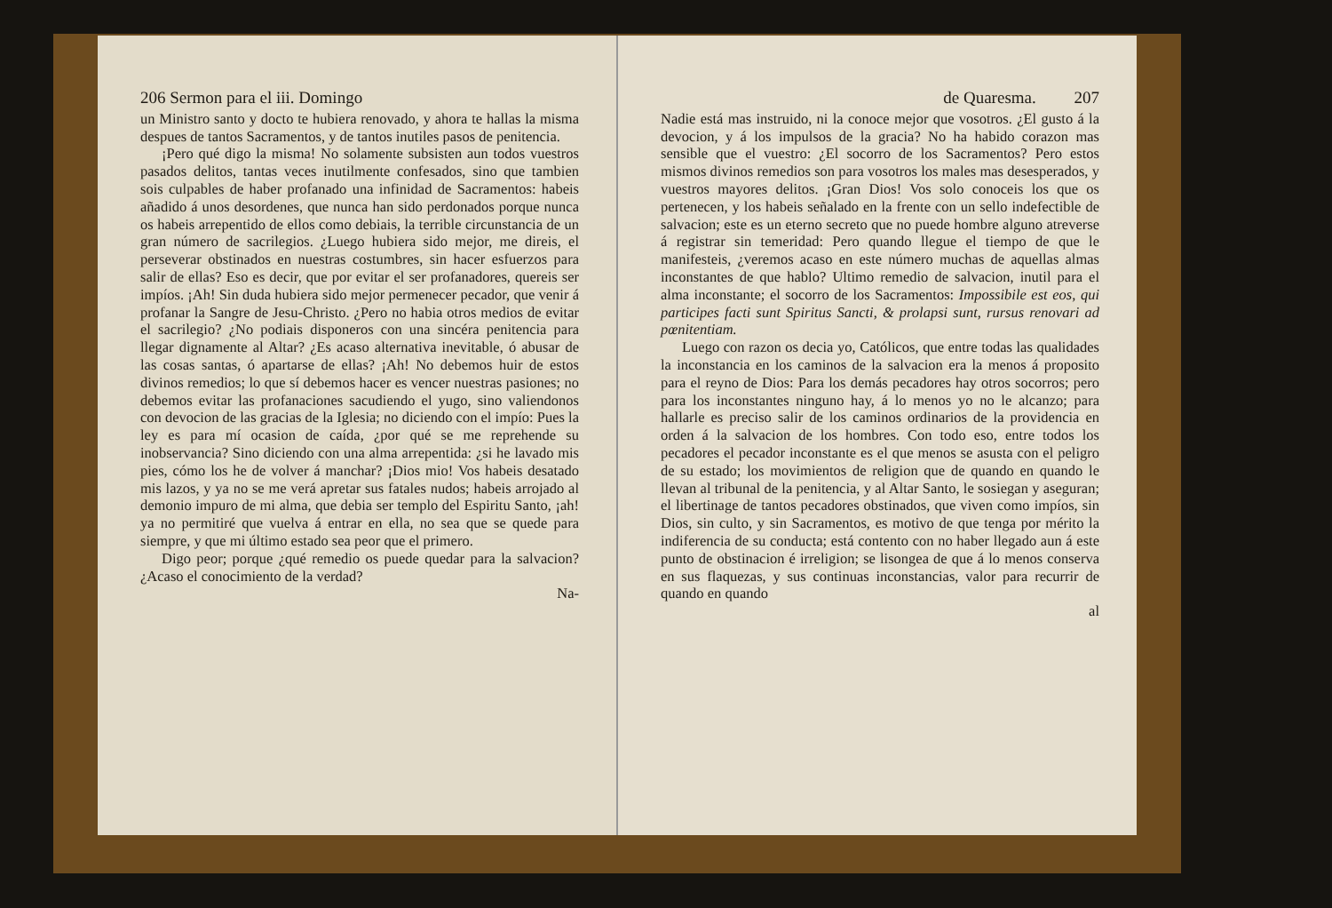206 Sermon para el iii. Domingo
un Ministro santo y docto te hubiera renovado, y ahora te hallas la misma despues de tantos Sacramentos, y de tantos inutiles pasos de penitencia.
¡Pero qué digo la misma! No solamente subsisten aun todos vuestros pasados delitos, tantas veces inutilmente confesados, sino que tambien sois culpables de haber profanado una infinidad de Sacramentos: habeis añadido á unos desordenes, que nunca han sido perdonados porque nunca os habeis arrepentido de ellos como debiais, la terrible circunstancia de un gran número de sacrilegios. ¿Luego hubiera sido mejor, me direis, el perseverar obstinados en nuestras costumbres, sin hacer esfuerzos para salir de ellas? Eso es decir, que por evitar el ser profanadores, quereis ser impíos. ¡Ah! Sin duda hubiera sido mejor permenecer pecador, que venir á profanar la Sangre de Jesu-Christo. ¿Pero no habia otros medios de evitar el sacrilegio? ¿No podiais disponeros con una sincéra penitencia para llegar dignamente al Altar? ¿Es acaso alternativa inevitable, ó abusar de las cosas santas, ó apartarse de ellas? ¡Ah! No debemos huir de estos divinos remedios; lo que sí debemos hacer es vencer nuestras pasiones; no debemos evitar las profanaciones sacudiendo el yugo, sino valiendonos con devocion de las gracias de la Iglesia; no diciendo con el impío: Pues la ley es para mí ocasion de caída, ¿por qué se me reprehende su inobservancia? Sino diciendo con una alma arrepentida: ¿si he lavado mis pies, cómo los he de volver á manchar? ¡Dios mio! Vos habeis desatado mis lazos, y ya no se me verá apretar sus fatales nudos; habeis arrojado al demonio impuro de mi alma, que debia ser templo del Espiritu Santo, ¡ah! ya no permitiré que vuelva á entrar en ella, no sea que se quede para siempre, y que mi último estado sea peor que el primero.
Digo peor; porque ¿qué remedio os puede quedar para la salvacion? ¿Acaso el conocimiento de la verdad?
Na-
de Quaresma. 207
Nadie está mas instruido, ni la conoce mejor que vosotros. ¿El gusto á la devocion, y á los impulsos de la gracia? No ha habido corazon mas sensible que el vuestro: ¿El socorro de los Sacramentos? Pero estos mismos divinos remedios son para vosotros los males mas desesperados, y vuestros mayores delitos. ¡Gran Dios! Vos solo conoceis los que os pertenecen, y los habeis señalado en la frente con un sello indefectible de salvacion; este es un eterno secreto que no puede hombre alguno atreverse á registrar sin temeridad: Pero quando llegue el tiempo de que le manifesteis, ¿veremos acaso en este número muchas de aquellas almas inconstantes de que hablo? Ultimo remedio de salvacion, inutil para el alma inconstante; el socorro de los Sacramentos: Impossibile est eos, qui participes facti sunt Spiritus Sancti, & prolapsi sunt, rursus renovari ad pœnitentiam.
Luego con razon os decia yo, Católicos, que entre todas las qualidades la inconstancia en los caminos de la salvacion era la menos á proposito para el reyno de Dios: Para los demás pecadores hay otros socorros; pero para los inconstantes ninguno hay, á lo menos yo no le alcanzo; para hallarle es preciso salir de los caminos ordinarios de la providencia en orden á la salvacion de los hombres. Con todo eso, entre todos los pecadores el pecador inconstante es el que menos se asusta con el peligro de su estado; los movimientos de religion que de quando en quando le llevan al tribunal de la penitencia, y al Altar Santo, le sosiegan y aseguran; el libertinage de tantos pecadores obstinados, que viven como impíos, sin Dios, sin culto, y sin Sacramentos, es motivo de que tenga por mérito la indiferencia de su conducta; está contento con no haber llegado aun á este punto de obstinacion é irreligion; se lisongea de que á lo menos conserva en sus flaquezas, y sus continuas inconstancias, valor para recurrir de quando en quando
al